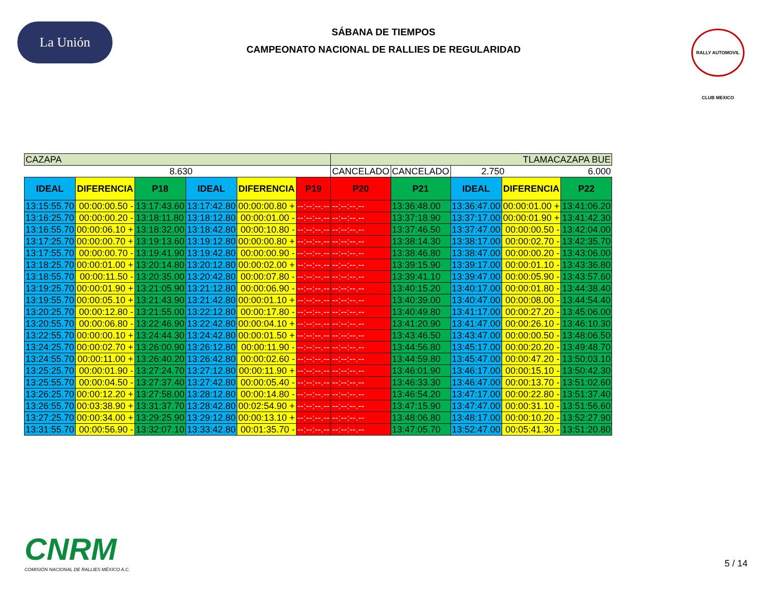La Unión
SÁBANA DE TIEMPOS
CAMPEONATO NACIONAL DE RALLIES DE REGULARIDAD
RALLY AUTOMOVIL CLUB MEXICO
| CAZAPA | | | | | | TLAMACAZAPA BUE | | | | |
| 8.630 | | | | | | CANCELADO | CANCELADO | 2.750 | | 6.000 |
| IDEAL | DIFERENCIA | P18 | IDEAL | DIFERENCIA | P19 | P20 | P21 | IDEAL | DIFERENCIA | P22 |
| 13:15:55.70 | 00:00:00.50 - | 13:17:43.60 | 13:17:42.80 | 00:00:00.80 + | --:--:--.-- | --:--:--.-- | 13:36:48.00 | 13:36:47.00 | 00:00:01.00 + | 13:41:06.20 |
| 13:16:25.70 | 00:00:00.20 - | 13:18:11.80 | 13:18:12.80 | 00:00:01.00 - | --:--:--.-- | --:--:--.-- | 13:37:18.90 | 13:37:17.00 | 00:00:01.90 + | 13:41:42.30 |
| 13:16:55.70 | 00:00:06.10 + | 13:18:32.00 | 13:18:42.80 | 00:00:10.80 - | --:--:--.-- | --:--:--.-- | 13:37:46.50 | 13:37:47.00 | 00:00:00.50 - | 13:42:04.00 |
| 13:17:25.70 | 00:00:00.70 + | 13:19:13.60 | 13:19:12.80 | 00:00:00.80 + | --:--:--.-- | --:--:--.-- | 13:38:14.30 | 13:38:17.00 | 00:00:02.70 - | 13:42:35.70 |
| 13:17:55.70 | 00:00:00.70 - | 13:19:41.90 | 13:19:42.80 | 00:00:00.90 - | --:--:--.-- | --:--:--.-- | 13:38:46.80 | 13:38:47.00 | 00:00:00.20 - | 13:43:06.00 |
| 13:18:25.70 | 00:00:01.00 + | 13:20:14.80 | 13:20:12.80 | 00:00:02.00 + | --:--:--.-- | --:--:--.-- | 13:39:15.90 | 13:39:17.00 | 00:00:01.10 - | 13:43:36.80 |
| 13:18:55.70 | 00:00:11.50 - | 13:20:35.00 | 13:20:42.80 | 00:00:07.80 - | --:--:--.-- | --:--:--.-- | 13:39:41.10 | 13:39:47.00 | 00:00:05.90 - | 13:43:57.60 |
| 13:19:25.70 | 00:00:01.90 + | 13:21:05.90 | 13:21:12.80 | 00:00:06.90 - | --:--:--.-- | --:--:--.-- | 13:40:15.20 | 13:40:17.00 | 00:00:01.80 - | 13:44:38.40 |
| 13:19:55.70 | 00:00:05.10 + | 13:21:43.90 | 13:21:42.80 | 00:00:01.10 + | --:--:--.-- | --:--:--.-- | 13:40:39.00 | 13:40:47.00 | 00:00:08.00 - | 13:44:54.40 |
| 13:20:25.70 | 00:00:12.80 - | 13:21:55.00 | 13:22:12.80 | 00:00:17.80 - | --:--:--.-- | --:--:--.-- | 13:40:49.80 | 13:41:17.00 | 00:00:27.20 - | 13:45:06.00 |
| 13:20:55.70 | 00:00:06.80 - | 13:22:46.90 | 13:22:42.80 | 00:00:04.10 + | --:--:--.-- | --:--:--.-- | 13:41:20.90 | 13:41:47.00 | 00:00:26.10 - | 13:46:10.30 |
| 13:22:55.70 | 00:00:00.10 + | 13:24:44.30 | 13:24:42.80 | 00:00:01.50 + | --:--:--.-- | --:--:--.-- | 13:43:46.50 | 13:43:47.00 | 00:00:00.50 - | 13:48:06.50 |
| 13:24:25.70 | 00:00:02.70 + | 13:26:00.90 | 13:26:12.80 | 00:00:11.90 - | --:--:--.-- | --:--:--.-- | 13:44:56.80 | 13:45:17.00 | 00:00:20.20 - | 13:49:48.70 |
| 13:24:55.70 | 00:00:11.00 + | 13:26:40.20 | 13:26:42.80 | 00:00:02.60 - | --:--:--.-- | --:--:--.-- | 13:44:59.80 | 13:45:47.00 | 00:00:47.20 - | 13:50:03.10 |
| 13:25:25.70 | 00:00:01.90 - | 13:27:24.70 | 13:27:12.80 | 00:00:11.90 + | --:--:--.-- | --:--:--.-- | 13:46:01.90 | 13:46:17.00 | 00:00:15.10 - | 13:50:42.30 |
| 13:25:55.70 | 00:00:04.50 - | 13:27:37.40 | 13:27:42.80 | 00:00:05.40 - | --:--:--.-- | --:--:--.-- | 13:46:33.30 | 13:46:47.00 | 00:00:13.70 - | 13:51:02.60 |
| 13:26:25.70 | 00:00:12.20 + | 13:27:58.00 | 13:28:12.80 | 00:00:14.80 - | --:--:--.-- | --:--:--.-- | 13:46:54.20 | 13:47:17.00 | 00:00:22.80 - | 13:51:37.40 |
| 13:26:55.70 | 00:03:38.90 + | 13:31:37.70 | 13:28:42.80 | 00:02:54.90 + | --:--:--.-- | --:--:--.-- | 13:47:15.90 | 13:47:47.00 | 00:00:31.10 - | 13:51:56.60 |
| 13:27:25.70 | 00:00:34.00 + | 13:29:25.90 | 13:29:12.80 | 00:00:13.10 + | --:--:--.-- | --:--:--.-- | 13:48:06.80 | 13:48:17.00 | 00:00:10.20 - | 13:52:27.90 |
| 13:31:55.70 | 00:00:56.90 - | 13:32:07.10 | 13:33:42.80 | 00:01:35.70 - | --:--:--.-- | --:--:--.-- | 13:47:05.70 | 13:52:47.00 | 00:05:41.30 - | 13:51:20.80 |
CNRM
COMISIÓN NACIONAL DE RALLIES MÉXICO A.C.
5 / 14